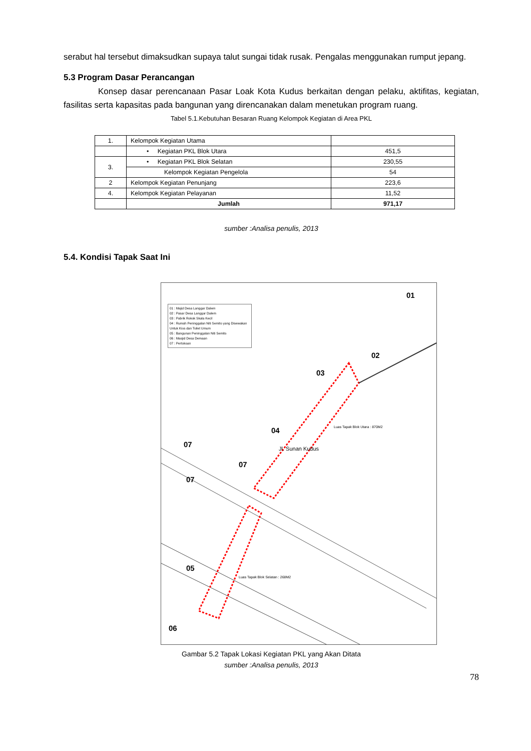serabut hal tersebut dimaksudkan supaya talut sungai tidak rusak. Pengalas menggunakan rumput jepang.
5.3 Program Dasar Perancangan
Konsep dasar perencanaan Pasar Loak Kota Kudus berkaitan dengan pelaku, aktifitas, kegiatan, fasilitas serta kapasitas pada bangunan yang direncanakan dalam menetukan program ruang.
Tabel 5.1.Kebutuhan Besaran Ruang Kelompok Kegiatan di Area PKL
| 1. | Kelompok Kegiatan Utama | |
| | • Kegiatan PKL Blok Utara | 451,5 |
| 3. | • Kegiatan PKL Blok Selatan | 230,55 |
| | Kelompok Kegiatan Pengelola | 54 |
| 2 | Kelompok Kegiatan Penunjang | 223,6 |
| 4. | Kelompok Kegiatan Pelayanan | 11,52 |
| | Jumlah | 971,17 |
sumber :Analisa penulis, 2013
5.4. Kondisi Tapak Saat Ini
01 : Majid Desa Langgar Dalem
02 : Pasar Desa Langgar Dalem
03 : Pabrik Rokok Skala Kecil
04 : Rumah Peninggalan Niti Semito yang Disewakan Untuk Kios dan Toilet Umum
05 : Bangunan Peninggalan Niti Semito
06 : Masjid Desa Demaan
07 : Pertokoan
Jl. Sunan Kudus
Luas Tapak Blok Utara : 870M2
Luas Tapak Blok Selatan : 268M2
01
02
03
04
07
07
07
05
06
Gambar 5.2 Tapak Lokasi Kegiatan PKL yang Akan Ditata
sumber :Analisa penulis, 2013
78